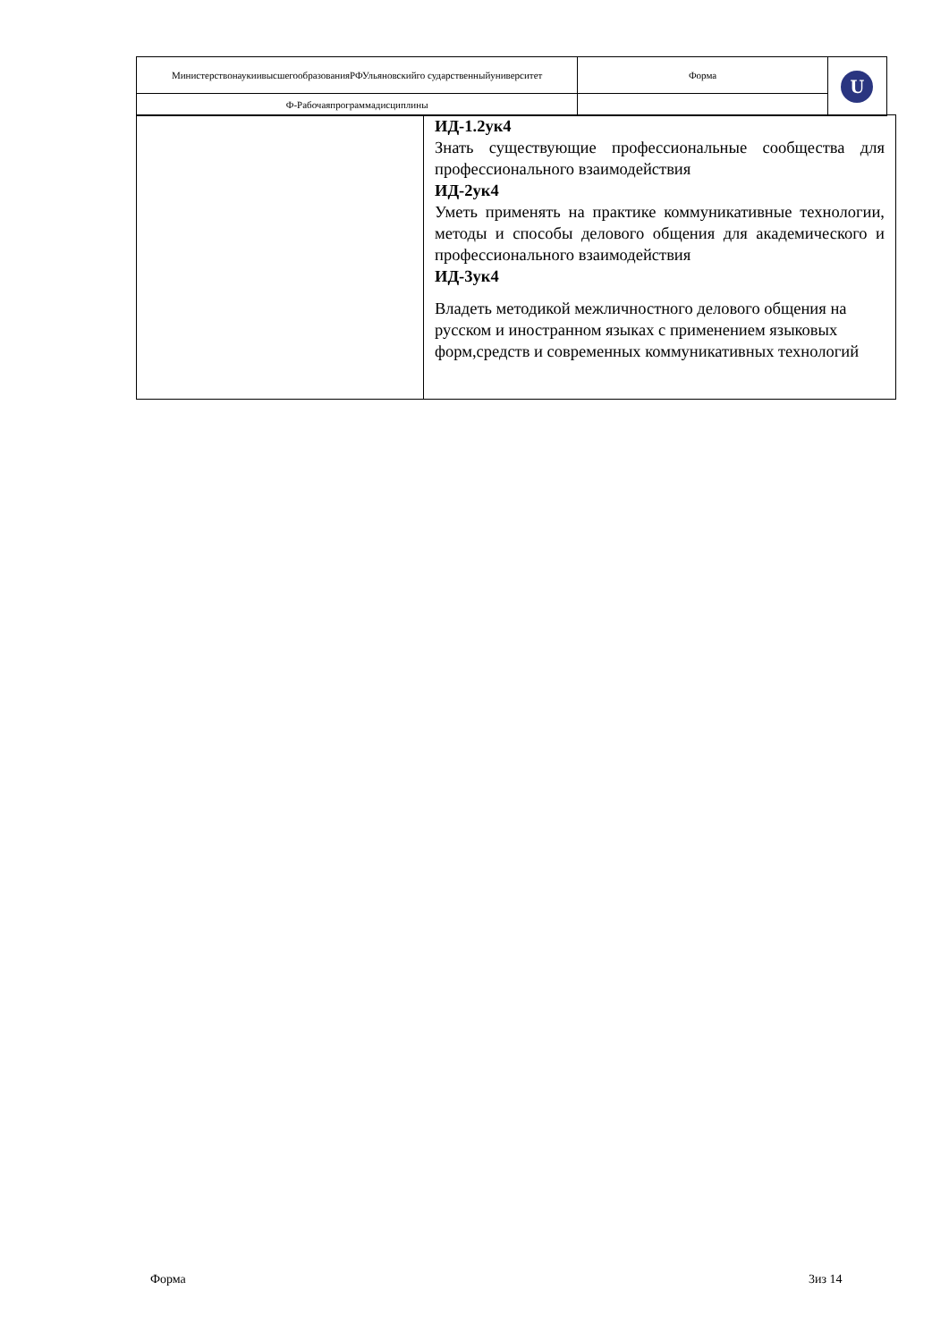| МинистерствонаукиивысшегообразованияРФУльяновскийго сударственныйуниверситет | Форма | U |
| Ф-Рабочаяпрограммадисциплины | | |
| | ИД-1.2ук4 Знать существующие профессиональные сообщества для профессионального взаимодействия ИД-2ук4 Уметь применять на практике коммуникативные технологии, методы и способы делового общения для академического и профессионального взаимодействия ИД-3ук4 Владеть методикой межличностного делового общения на русском и иностранном языках с применением языковых форм,средств и современных коммуникативных технологий |
Форма 3из 14